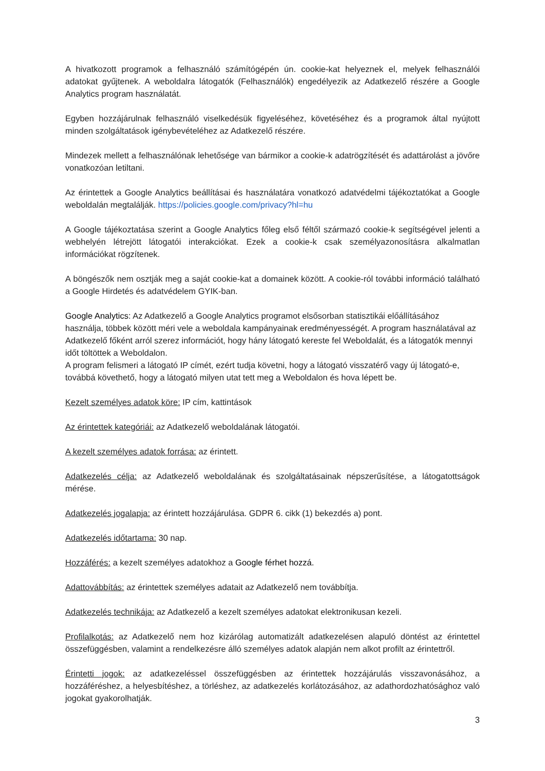A hivatkozott programok a felhasználó számítógépén ún. cookie-kat helyeznek el, melyek felhasználói adatokat gyűjtenek. A weboldalra látogatók (Felhasználók) engedélyezik az Adatkezelő részére a Google Analytics program használatát.
Egyben hozzájárulnak felhasználó viselkedésük figyeléséhez, követéséhez és a programok által nyújtott minden szolgáltatások igénybevételéhez az Adatkezelő részére.
Mindezek mellett a felhasználónak lehetősége van bármikor a cookie-k adatrögzítését és adattárolást a jövőre vonatkozóan letiltani.
Az érintettek a Google Analytics beállításai és használatára vonatkozó adatvédelmi tájékoztatókat a Google weboldalán megtalálják. https://policies.google.com/privacy?hl=hu
A Google tájékoztatása szerint a Google Analytics főleg első féltől származó cookie-k segítségével jelenti a webhelyén létrejött látogatói interakciókat. Ezek a cookie-k csak személyazonosításra alkalmatlan információkat rögzítenek.
A böngészők nem osztják meg a saját cookie-kat a domainek között. A cookie-ról további információ található a Google Hirdetés és adatvédelem GYIK-ban.
Google Analytics: Az Adatkezelő a Google Analytics programot elsősorban statisztikái előállításához használja, többek között méri vele a weboldala kampányainak eredményességét. A program használatával az Adatkezelő főként arról szerez információt, hogy hány látogató kereste fel Weboldalát, és a látogatók mennyi időt töltöttek a Weboldalon.
A program felismeri a látogató IP címét, ezért tudja követni, hogy a látogató visszatérő vagy új látogató-e, továbbá követhető, hogy a látogató milyen utat tett meg a Weboldalon és hova lépett be.
Kezelt személyes adatok köre: IP cím, kattintások
Az érintettek kategóriái: az Adatkezelő weboldalának látogatói.
A kezelt személyes adatok forrása: az érintett.
Adatkezelés célja: az Adatkezelő weboldalának és szolgáltatásainak népszerűsítése, a látogatottságok mérése.
Adatkezelés jogalapja: az érintett hozzájárulása. GDPR 6. cikk (1) bekezdés a) pont.
Adatkezelés időtartama: 30 nap.
Hozzáférés: a kezelt személyes adatokhoz a Google férhet hozzá.
Adattovábbítás: az érintettek személyes adatait az Adatkezelő nem továbbítja.
Adatkezelés technikája: az Adatkezelő a kezelt személyes adatokat elektronikusan kezeli.
Profilalkotás: az Adatkezelő nem hoz kizárólag automatizált adatkezelésen alapuló döntést az érintettel összefüggésben, valamint a rendelkezésre álló személyes adatok alapján nem alkot profilt az érintettről.
Érintetti jogok: az adatkezeléssel összefüggésben az érintettek hozzájárulás visszavonásához, a hozzáféréshez, a helyesbítéshez, a törléshez, az adatkezelés korlátozásához, az adathordozhatósághoz való jogokat gyakorolhatják.
3